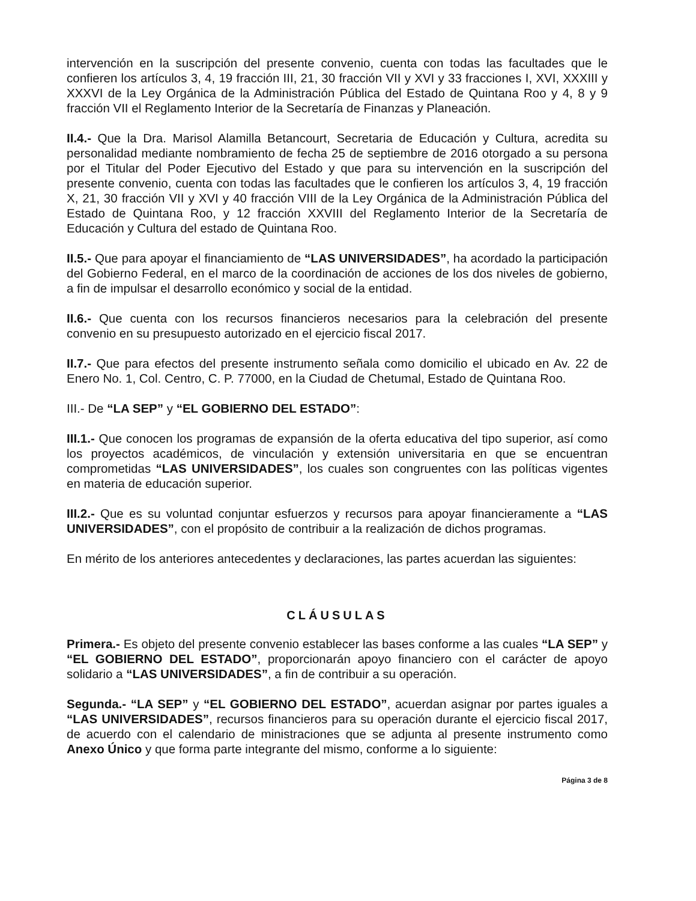intervención en la suscripción del presente convenio, cuenta con todas las facultades que le confieren los artículos 3, 4, 19 fracción III, 21, 30 fracción VII y XVI y 33 fracciones I, XVI, XXXIII y XXXVI de la Ley Orgánica de la Administración Pública del Estado de Quintana Roo y 4, 8 y 9 fracción VII el Reglamento Interior de la Secretaría de Finanzas y Planeación.
II.4.- Que la Dra. Marisol Alamilla Betancourt, Secretaria de Educación y Cultura, acredita su personalidad mediante nombramiento de fecha 25 de septiembre de 2016 otorgado a su persona por el Titular del Poder Ejecutivo del Estado y que para su intervención en la suscripción del presente convenio, cuenta con todas las facultades que le confieren los artículos 3, 4, 19 fracción X, 21, 30 fracción VII y XVI y 40 fracción VIII de la Ley Orgánica de la Administración Pública del Estado de Quintana Roo, y 12 fracción XXVIII del Reglamento Interior de la Secretaría de Educación y Cultura del estado de Quintana Roo.
II.5.- Que para apoyar el financiamiento de “LAS UNIVERSIDADES”, ha acordado la participación del Gobierno Federal, en el marco de la coordinación de acciones de los dos niveles de gobierno, a fin de impulsar el desarrollo económico y social de la entidad.
II.6.- Que cuenta con los recursos financieros necesarios para la celebración del presente convenio en su presupuesto autorizado en el ejercicio fiscal 2017.
II.7.- Que para efectos del presente instrumento señala como domicilio el ubicado en Av. 22 de Enero No. 1, Col. Centro, C. P. 77000, en la Ciudad de Chetumal, Estado de Quintana Roo.
III.- De “LA SEP” y “EL GOBIERNO DEL ESTADO”:
III.1.- Que conocen los programas de expansión de la oferta educativa del tipo superior, así como los proyectos académicos, de vinculación y extensión universitaria en que se encuentran comprometidas “LAS UNIVERSIDADES”, los cuales son congruentes con las políticas vigentes en materia de educación superior.
III.2.- Que es su voluntad conjuntar esfuerzos y recursos para apoyar financieramente a “LAS UNIVERSIDADES”, con el propósito de contribuir a la realización de dichos programas.
En mérito de los anteriores antecedentes y declaraciones, las partes acuerdan las siguientes:
CLÁUSULAS
Primera.- Es objeto del presente convenio establecer las bases conforme a las cuales “LA SEP” y “EL GOBIERNO DEL ESTADO”, proporcionarán apoyo financiero con el carácter de apoyo solidario a “LAS UNIVERSIDADES”, a fin de contribuir a su operación.
Segunda.- “LA SEP” y “EL GOBIERNO DEL ESTADO”, acuerdan asignar por partes iguales a “LAS UNIVERSIDADES”, recursos financieros para su operación durante el ejercicio fiscal 2017, de acuerdo con el calendario de ministraciones que se adjunta al presente instrumento como Anexo Único y que forma parte integrante del mismo, conforme a lo siguiente:
Página 3 de 8